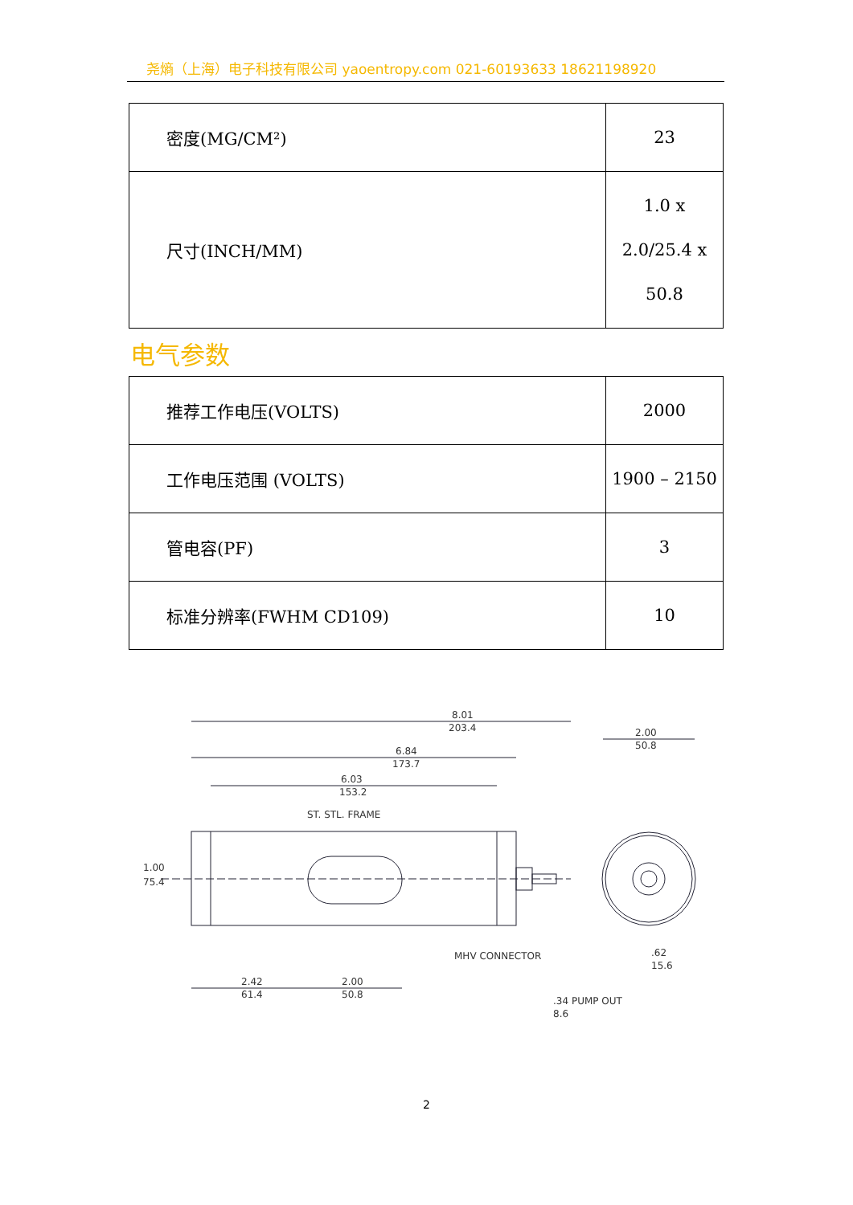尧熵（上海）电子科技有限公司 yaoentropy.com 021-60193633 18621198920
| 密度(MG/CM²) | 23 |
| 尺寸(INCH/MM) | 1.0 x 2.0/25.4 x 50.8 |
电气参数
| 推荐工作电压(VOLTS) | 2000 |
| 工作电压范围 (VOLTS) | 1900 – 2150 |
| 管电容(PF) | 3 |
| 标准分辨率(FWHM CD109) | 10 |
8.01
203.4
6.84
173.7
6.03
153.2
ST. STL. FRAME
1.00
75.4
2.42
61.4
2.00
50.8
MHV CONNECTOR
2.00
50.8
.62
15.6
.34 PUMP OUT
8.6
2